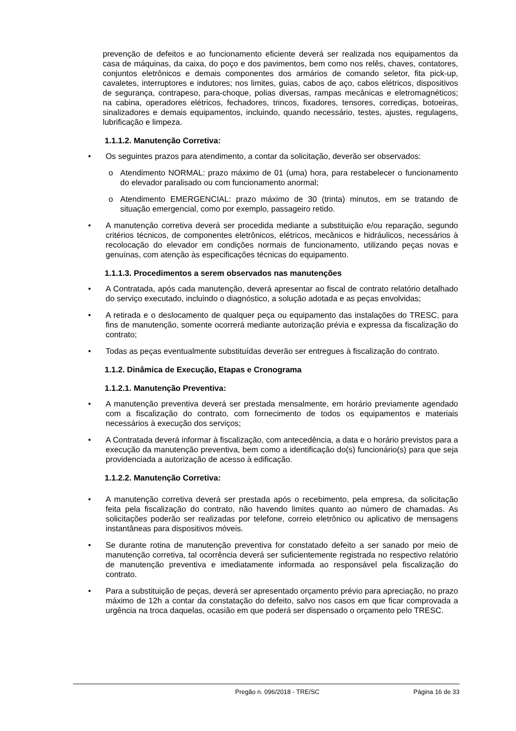prevenção de defeitos e ao funcionamento eficiente deverá ser realizada nos equipamentos da casa de máquinas, da caixa, do poço e dos pavimentos, bem como nos relês, chaves, contatores, conjuntos eletrônicos e demais componentes dos armários de comando seletor, fita pick-up, cavaletes, interruptores e indutores; nos limites, guias, cabos de aço, cabos elétricos, dispositivos de segurança, contrapeso, para-choque, polias diversas, rampas mecânicas e eletromagnéticos; na cabina, operadores elétricos, fechadores, trincos, fixadores, tensores, corrediças, botoeiras, sinalizadores e demais equipamentos, incluindo, quando necessário, testes, ajustes, regulagens, lubrificação e limpeza.
1.1.1.2. Manutenção Corretiva:
Os seguintes prazos para atendimento, a contar da solicitação, deverão ser observados:
o Atendimento NORMAL: prazo máximo de 01 (uma) hora, para restabelecer o funcionamento do elevador paralisado ou com funcionamento anormal;
o Atendimento EMERGENCIAL: prazo máximo de 30 (trinta) minutos, em se tratando de situação emergencial, como por exemplo, passageiro retido.
A manutenção corretiva deverá ser procedida mediante a substituição e/ou reparação, segundo critérios técnicos, de componentes eletrônicos, elétricos, mecânicos e hidráulicos, necessários à recolocação do elevador em condições normais de funcionamento, utilizando peças novas e genuínas, com atenção às especificações técnicas do equipamento.
1.1.1.3. Procedimentos a serem observados nas manutenções
A Contratada, após cada manutenção, deverá apresentar ao fiscal de contrato relatório detalhado do serviço executado, incluindo o diagnóstico, a solução adotada e as peças envolvidas;
A retirada e o deslocamento de qualquer peça ou equipamento das instalações do TRESC, para fins de manutenção, somente ocorrerá mediante autorização prévia e expressa da fiscalização do contrato;
Todas as peças eventualmente substituídas deverão ser entregues à fiscalização do contrato.
1.1.2. Dinâmica de Execução, Etapas e Cronograma
1.1.2.1. Manutenção Preventiva:
A manutenção preventiva deverá ser prestada mensalmente, em horário previamente agendado com a fiscalização do contrato, com fornecimento de todos os equipamentos e materiais necessários à execução dos serviços;
A Contratada deverá informar à fiscalização, com antecedência, a data e o horário previstos para a execução da manutenção preventiva, bem como a identificação do(s) funcionário(s) para que seja providenciada a autorização de acesso à edificação.
1.1.2.2. Manutenção Corretiva:
A manutenção corretiva deverá ser prestada após o recebimento, pela empresa, da solicitação feita pela fiscalização do contrato, não havendo limites quanto ao número de chamadas. As solicitações poderão ser realizadas por telefone, correio eletrônico ou aplicativo de mensagens instantâneas para dispositivos móveis.
Se durante rotina de manutenção preventiva for constatado defeito a ser sanado por meio de manutenção corretiva, tal ocorrência deverá ser suficientemente registrada no respectivo relatório de manutenção preventiva e imediatamente informada ao responsável pela fiscalização do contrato.
Para a substituição de peças, deverá ser apresentado orçamento prévio para apreciação, no prazo máximo de 12h a contar da constatação do defeito, salvo nos casos em que ficar comprovada a urgência na troca daquelas, ocasião em que poderá ser dispensado o orçamento pelo TRESC.
Pregão n. 096/2018 - TRE/SC Página 16 de 33